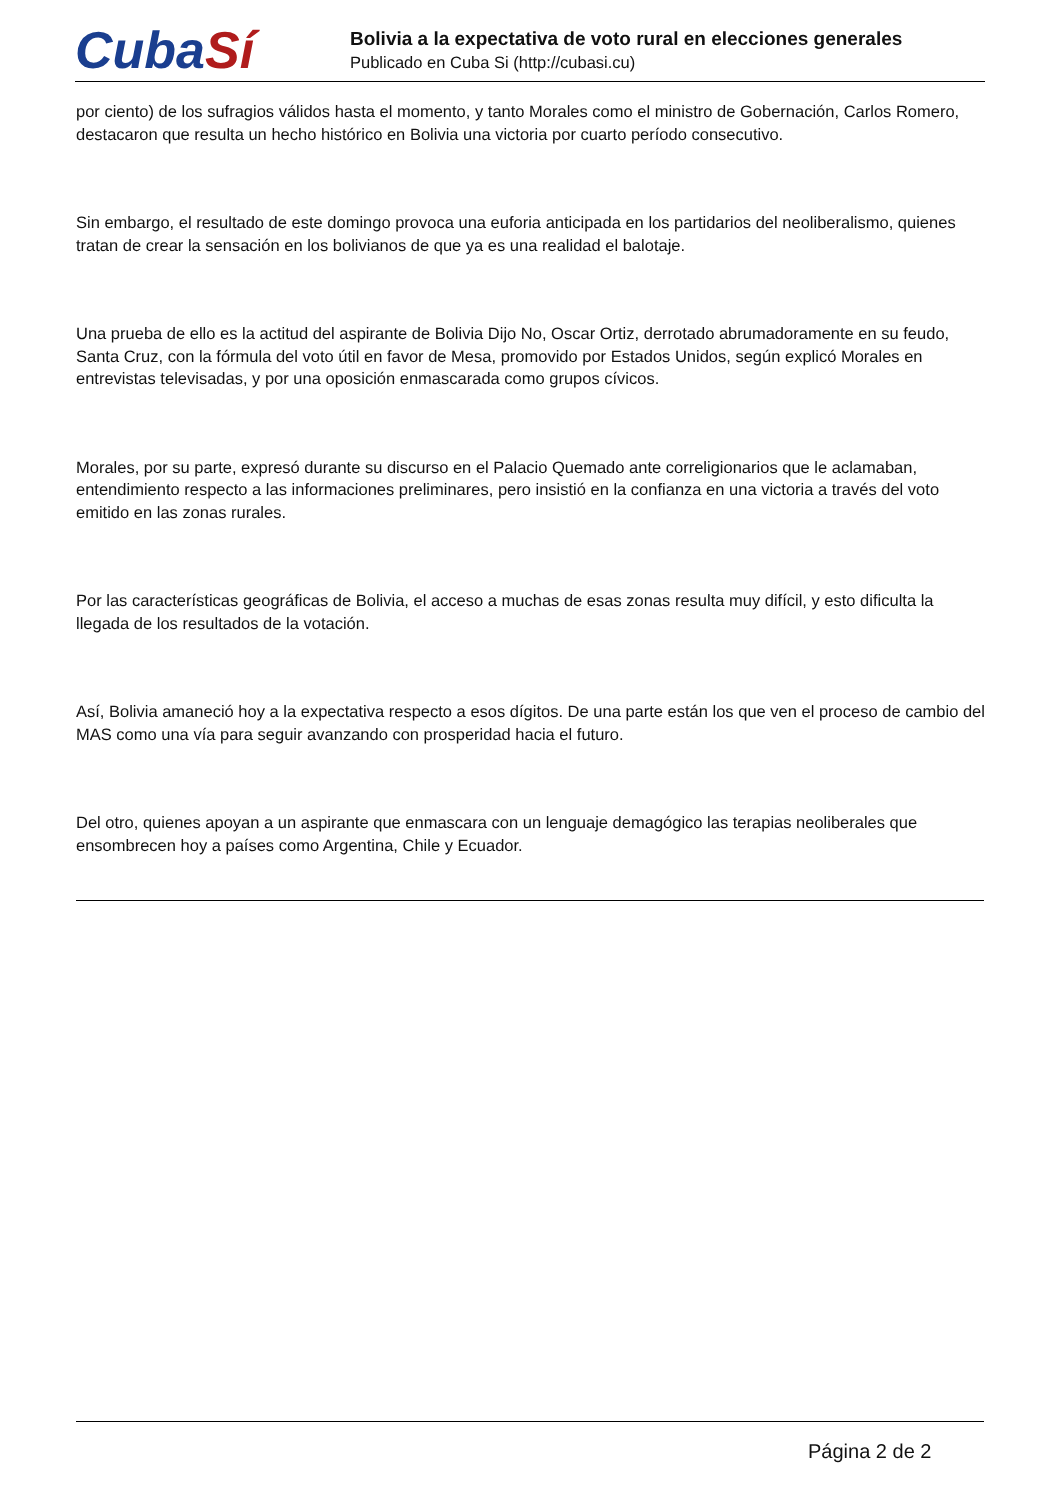CubaSí
Bolivia a la expectativa de voto rural en elecciones generales
Publicado en Cuba Si (http://cubasi.cu)
por ciento) de los sufragios válidos hasta el momento, y tanto Morales como el ministro de Gobernación, Carlos Romero, destacaron que resulta un hecho histórico en Bolivia una victoria por cuarto período consecutivo.
Sin embargo, el resultado de este domingo provoca una euforia anticipada en los partidarios del neoliberalismo, quienes tratan de crear la sensación en los bolivianos de que ya es una realidad el balotaje.
Una prueba de ello es la actitud del aspirante de Bolivia Dijo No, Oscar Ortiz, derrotado abrumadoramente en su feudo, Santa Cruz, con la fórmula del voto útil en favor de Mesa, promovido por Estados Unidos, según explicó Morales en entrevistas televisadas, y por una oposición enmascarada como grupos cívicos.
Morales, por su parte, expresó durante su discurso en el Palacio Quemado ante correligionarios que le aclamaban, entendimiento respecto a las informaciones preliminares, pero insistió en la confianza en una victoria a través del voto emitido en las zonas rurales.
Por las características geográficas de Bolivia, el acceso a muchas de esas zonas resulta muy difícil, y esto dificulta la llegada de los resultados de la votación.
Así, Bolivia amaneció hoy a la expectativa respecto a esos dígitos. De una parte están los que ven el proceso de cambio del MAS como una vía para seguir avanzando con prosperidad hacia el futuro.
Del otro, quienes apoyan a un aspirante que enmascara con un lenguaje demagógico las terapias neoliberales que ensombrecen hoy a países como Argentina, Chile y Ecuador.
Página 2 de 2